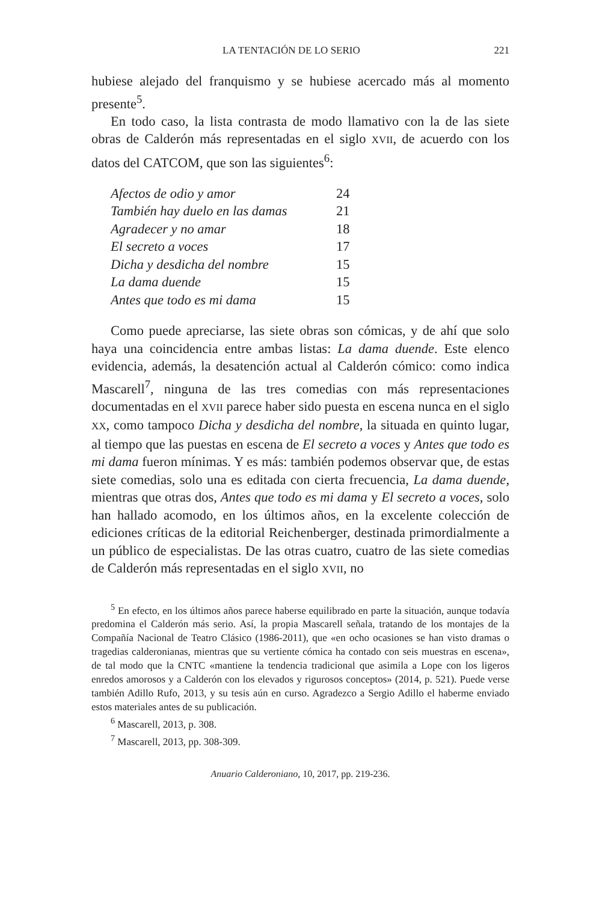LA TENTACIÓN DE LO SERIO 221
hubiese alejado del franquismo y se hubiese acercado más al momento presente<sup>5</sup>.
En todo caso, la lista contrasta de modo llamativo con la de las siete obras de Calderón más representadas en el siglo XVII, de acuerdo con los datos del CATCOM, que son las siguientes<sup>6</sup>:
| Afectos de odio y amor | 24 |
| También hay duelo en las damas | 21 |
| Agradecer y no amar | 18 |
| El secreto a voces | 17 |
| Dicha y desdicha del nombre | 15 |
| La dama duende | 15 |
| Antes que todo es mi dama | 15 |
Como puede apreciarse, las siete obras son cómicas, y de ahí que solo haya una coincidencia entre ambas listas: La dama duende. Este elenco evidencia, además, la desatención actual al Calderón cómico: como indica Mascarell<sup>7</sup>, ninguna de las tres comedias con más representaciones documentadas en el XVII parece haber sido puesta en escena nunca en el siglo XX, como tampoco Dicha y desdicha del nombre, la situada en quinto lugar, al tiempo que las puestas en escena de El secreto a voces y Antes que todo es mi dama fueron mínimas. Y es más: también podemos observar que, de estas siete comedias, solo una es editada con cierta frecuencia, La dama duende, mientras que otras dos, Antes que todo es mi dama y El secreto a voces, solo han hallado acomodo, en los últimos años, en la excelente colección de ediciones críticas de la editorial Reichenberger, destinada primordialmente a un público de especialistas. De las otras cuatro, cuatro de las siete comedias de Calderón más representadas en el siglo XVII, no
<sup>5</sup> En efecto, en los últimos años parece haberse equilibrado en parte la situación, aunque todavía predomina el Calderón más serio. Así, la propia Mascarell señala, tratando de los montajes de la Compañía Nacional de Teatro Clásico (1986-2011), que «en ocho ocasiones se han visto dramas o tragedias calderonianas, mientras que su vertiente cómica ha contado con seis muestras en escena», de tal modo que la CNTC «mantiene la tendencia tradicional que asimila a Lope con los ligeros enredos amorosos y a Calderón con los elevados y rigurosos conceptos» (2014, p. 521). Puede verse también Adillo Rufo, 2013, y su tesis aún en curso. Agradezco a Sergio Adillo el haberme enviado estos materiales antes de su publicación.
<sup>6</sup> Mascarell, 2013, p. 308.
<sup>7</sup> Mascarell, 2013, pp. 308-309.
Anuario Calderoniano, 10, 2017, pp. 219-236.